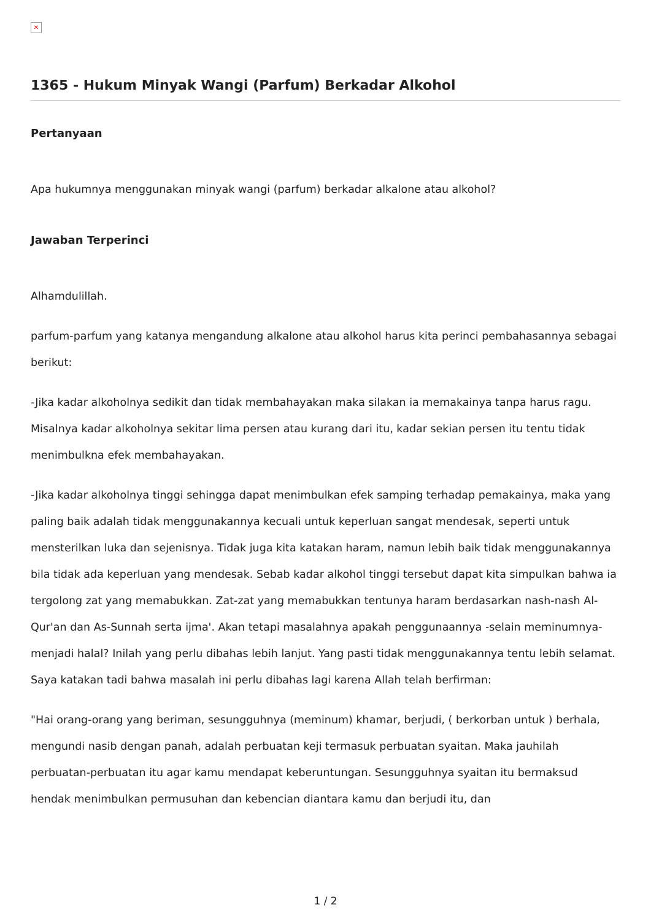✕
1365 - Hukum Minyak Wangi (Parfum) Berkadar Alkohol
Pertanyaan
Apa hukumnya menggunakan minyak wangi (parfum) berkadar alkalone atau alkohol?
Jawaban Terperinci
Alhamdulillah.
parfum-parfum yang katanya mengandung alkalone atau alkohol harus kita perinci pembahasannya sebagai berikut:
-Jika kadar alkoholnya sedikit dan tidak membahayakan maka silakan ia memakainya tanpa harus ragu. Misalnya kadar alkoholnya sekitar lima persen atau kurang dari itu, kadar sekian persen itu tentu tidak menimbulkna efek membahayakan.
-Jika kadar alkoholnya tinggi sehingga dapat menimbulkan efek samping terhadap pemakainya, maka yang paling baik adalah tidak menggunakannya kecuali untuk keperluan sangat mendesak, seperti untuk mensterilkan luka dan sejenisnya. Tidak juga kita katakan haram, namun lebih baik tidak menggunakannya bila tidak ada keperluan yang mendesak. Sebab kadar alkohol tinggi tersebut dapat kita simpulkan bahwa ia tergolong zat yang memabukkan. Zat-zat yang memabukkan tentunya haram berdasarkan nash-nash Al-Qur'an dan As-Sunnah serta ijma'. Akan tetapi masalahnya apakah penggunaannya -selain meminumnya- menjadi halal? Inilah yang perlu dibahas lebih lanjut. Yang pasti tidak menggunakannya tentu lebih selamat. Saya katakan tadi bahwa masalah ini perlu dibahas lagi karena Allah telah berfirman:
"Hai orang-orang yang beriman, sesungguhnya (meminum) khamar, berjudi, ( berkorban untuk ) berhala, mengundi nasib dengan panah, adalah perbuatan keji termasuk perbuatan syaitan. Maka jauhilah perbuatan-perbuatan itu agar kamu mendapat keberuntungan. Sesungguhnya syaitan itu bermaksud hendak menimbulkan permusuhan dan kebencian diantara kamu dan berjudi itu, dan
1 / 2